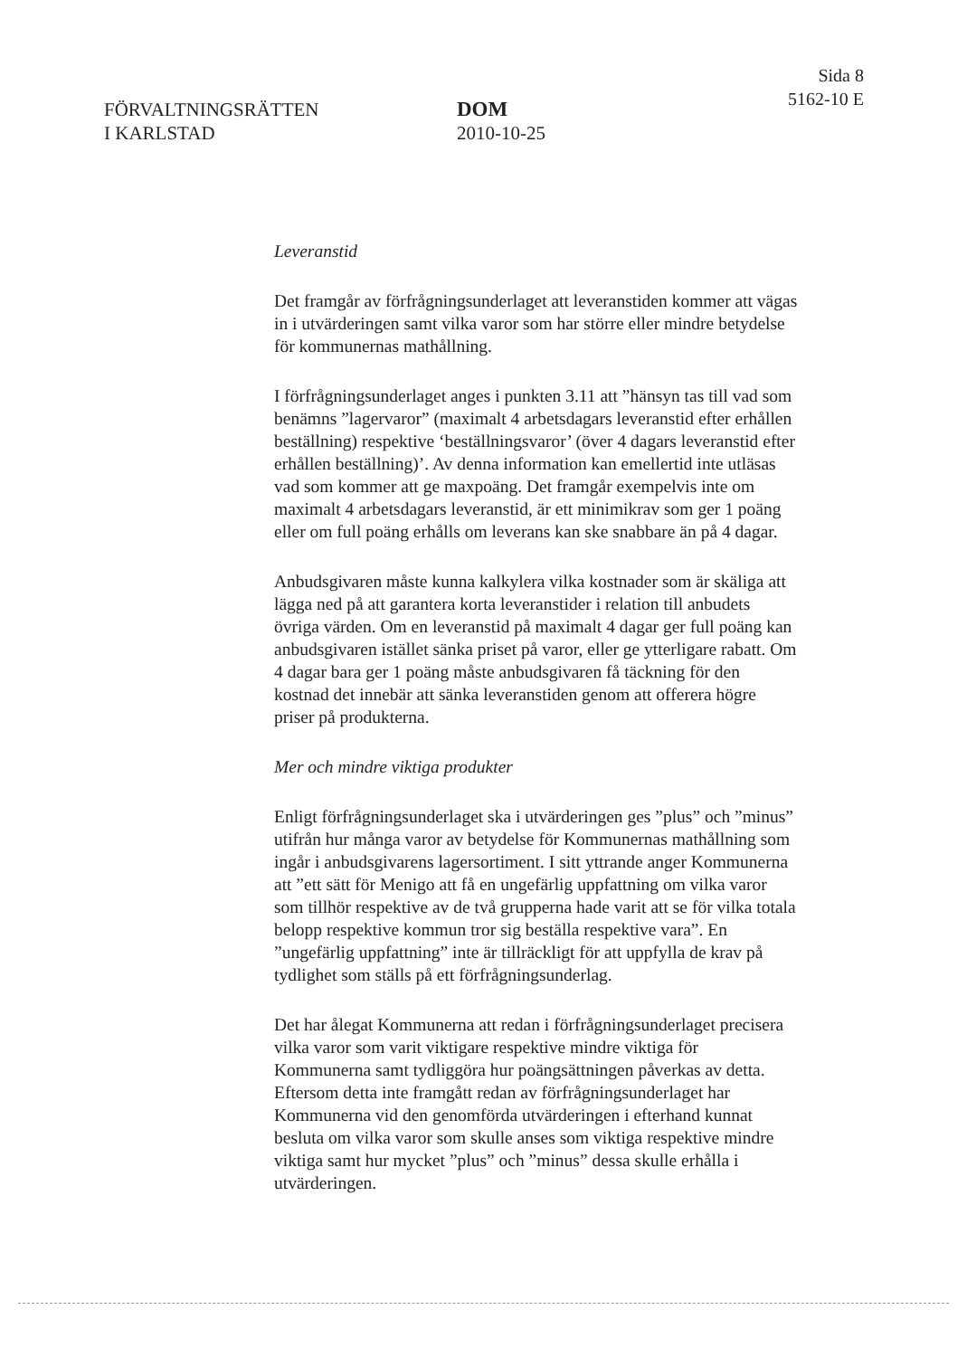FÖRVALTNINGSRÄTTEN
I KARLSTAD
DOM
2010-10-25
Sida 8
5162-10 E
Leveranstid
Det framgår av förfrågningsunderlaget att leveranstiden kommer att vägas in i utvärderingen samt vilka varor som har större eller mindre betydelse för kommunernas mathållning.
I förfrågningsunderlaget anges i punkten 3.11 att ”hänsyn tas till vad som benämns ”lagervaror” (maximalt 4 arbetsdagars leveranstid efter erhållen beställning) respektive ‘beställningsvaror’ (över 4 dagars leveranstid efter erhållen beställning)’. Av denna information kan emellertid inte utläsas vad som kommer att ge maxpoäng. Det framgår exempelvis inte om maximalt 4 arbetsdagars leveranstid, är ett minimikrav som ger 1 poäng eller om full poäng erhålls om leverans kan ske snabbare än på 4 dagar.
Anbudsgivaren måste kunna kalkylera vilka kostnader som är skäliga att lägga ned på att garantera korta leveranstider i relation till anbudets övriga värden. Om en leveranstid på maximalt 4 dagar ger full poäng kan anbudsgivaren istället sänka priset på varor, eller ge ytterligare rabatt. Om 4 dagar bara ger 1 poäng måste anbudsgivaren få täckning för den kostnad det innebär att sänka leveranstiden genom att offerera högre priser på produkterna.
Mer och mindre viktiga produkter
Enligt förfrågningsunderlaget ska i utvärderingen ges ”plus” och ”minus” utifrån hur många varor av betydelse för Kommunernas mathållning som ingår i anbudsgivarens lagersortiment. I sitt yttrande anger Kommunerna att ”ett sätt för Menigo att få en ungefärlig uppfattning om vilka varor som tillhör respektive av de två grupperna hade varit att se för vilka totala belopp respektive kommun tror sig beställa respektive vara”. En ”ungefärlig uppfattning” inte är tillräckligt för att uppfylla de krav på tydlighet som ställs på ett förfrågningsunderlag.
Det har ålegat Kommunerna att redan i förfrågningsunderlaget precisera vilka varor som varit viktigare respektive mindre viktiga för Kommunerna samt tydliggöra hur poängsättningen påverkas av detta. Eftersom detta inte framgått redan av förfrågningsunderlaget har Kommunerna vid den genomförda utvärderingen i efterhand kunnat besluta om vilka varor som skulle anses som viktiga respektive mindre viktiga samt hur mycket ”plus” och ”minus” dessa skulle erhålla i utvärderingen.